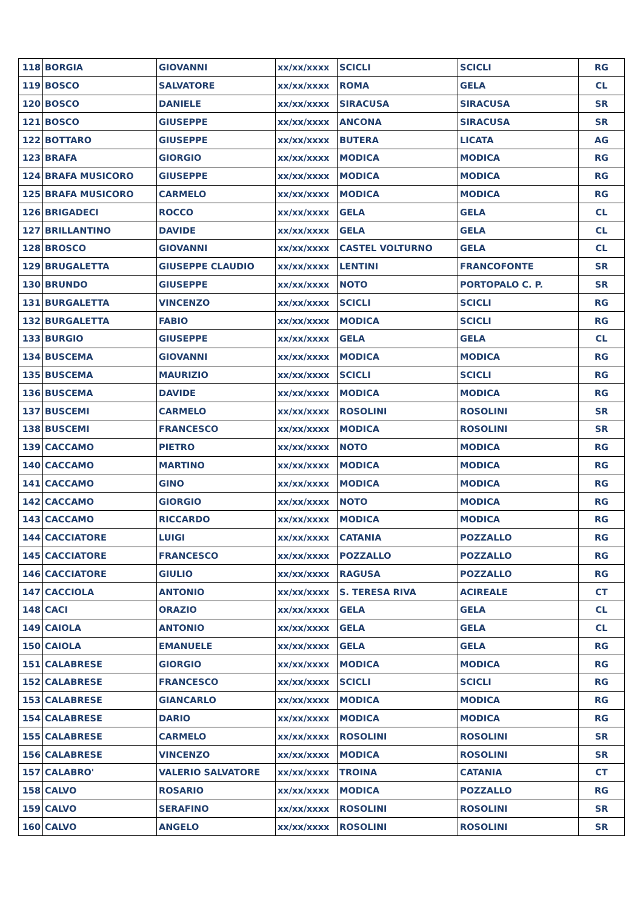| 118 | BORGIA | GIOVANNI | xx/xx/xxxx | SCICLI | SCICLI | RG |
| 119 | BOSCO | SALVATORE | xx/xx/xxxx | ROMA | GELA | CL |
| 120 | BOSCO | DANIELE | xx/xx/xxxx | SIRACUSA | SIRACUSA | SR |
| 121 | BOSCO | GIUSEPPE | xx/xx/xxxx | ANCONA | SIRACUSA | SR |
| 122 | BOTTARO | GIUSEPPE | xx/xx/xxxx | BUTERA | LICATA | AG |
| 123 | BRAFA | GIORGIO | xx/xx/xxxx | MODICA | MODICA | RG |
| 124 | BRAFA MUSICORO | GIUSEPPE | xx/xx/xxxx | MODICA | MODICA | RG |
| 125 | BRAFA MUSICORO | CARMELO | xx/xx/xxxx | MODICA | MODICA | RG |
| 126 | BRIGADECI | ROCCO | xx/xx/xxxx | GELA | GELA | CL |
| 127 | BRILLANTINO | DAVIDE | xx/xx/xxxx | GELA | GELA | CL |
| 128 | BROSCO | GIOVANNI | xx/xx/xxxx | CASTEL VOLTURNO | GELA | CL |
| 129 | BRUGALETTA | GIUSEPPE CLAUDIO | xx/xx/xxxx | LENTINI | FRANCOFONTE | SR |
| 130 | BRUNDO | GIUSEPPE | xx/xx/xxxx | NOTO | PORTOPALO C. P. | SR |
| 131 | BURGALETTA | VINCENZO | xx/xx/xxxx | SCICLI | SCICLI | RG |
| 132 | BURGALETTA | FABIO | xx/xx/xxxx | MODICA | SCICLI | RG |
| 133 | BURGIO | GIUSEPPE | xx/xx/xxxx | GELA | GELA | CL |
| 134 | BUSCEMA | GIOVANNI | xx/xx/xxxx | MODICA | MODICA | RG |
| 135 | BUSCEMA | MAURIZIO | xx/xx/xxxx | SCICLI | SCICLI | RG |
| 136 | BUSCEMA | DAVIDE | xx/xx/xxxx | MODICA | MODICA | RG |
| 137 | BUSCEMI | CARMELO | xx/xx/xxxx | ROSOLINI | ROSOLINI | SR |
| 138 | BUSCEMI | FRANCESCO | xx/xx/xxxx | MODICA | ROSOLINI | SR |
| 139 | CACCAMO | PIETRO | xx/xx/xxxx | NOTO | MODICA | RG |
| 140 | CACCAMO | MARTINO | xx/xx/xxxx | MODICA | MODICA | RG |
| 141 | CACCAMO | GINO | xx/xx/xxxx | MODICA | MODICA | RG |
| 142 | CACCAMO | GIORGIO | xx/xx/xxxx | NOTO | MODICA | RG |
| 143 | CACCAMO | RICCARDO | xx/xx/xxxx | MODICA | MODICA | RG |
| 144 | CACCIATORE | LUIGI | xx/xx/xxxx | CATANIA | POZZALLO | RG |
| 145 | CACCIATORE | FRANCESCO | xx/xx/xxxx | POZZALLO | POZZALLO | RG |
| 146 | CACCIATORE | GIULIO | xx/xx/xxxx | RAGUSA | POZZALLO | RG |
| 147 | CACCIOLA | ANTONIO | xx/xx/xxxx | S. TERESA RIVA | ACIREALE | CT |
| 148 | CACI | ORAZIO | xx/xx/xxxx | GELA | GELA | CL |
| 149 | CAIOLA | ANTONIO | xx/xx/xxxx | GELA | GELA | CL |
| 150 | CAIOLA | EMANUELE | xx/xx/xxxx | GELA | GELA | RG |
| 151 | CALABRESE | GIORGIO | xx/xx/xxxx | MODICA | MODICA | RG |
| 152 | CALABRESE | FRANCESCO | xx/xx/xxxx | SCICLI | SCICLI | RG |
| 153 | CALABRESE | GIANCARLO | xx/xx/xxxx | MODICA | MODICA | RG |
| 154 | CALABRESE | DARIO | xx/xx/xxxx | MODICA | MODICA | RG |
| 155 | CALABRESE | CARMELO | xx/xx/xxxx | ROSOLINI | ROSOLINI | SR |
| 156 | CALABRESE | VINCENZO | xx/xx/xxxx | MODICA | ROSOLINI | SR |
| 157 | CALABRO' | VALERIO SALVATORE | xx/xx/xxxx | TROINA | CATANIA | CT |
| 158 | CALVO | ROSARIO | xx/xx/xxxx | MODICA | POZZALLO | RG |
| 159 | CALVO | SERAFINO | xx/xx/xxxx | ROSOLINI | ROSOLINI | SR |
| 160 | CALVO | ANGELO | xx/xx/xxxx | ROSOLINI | ROSOLINI | SR |